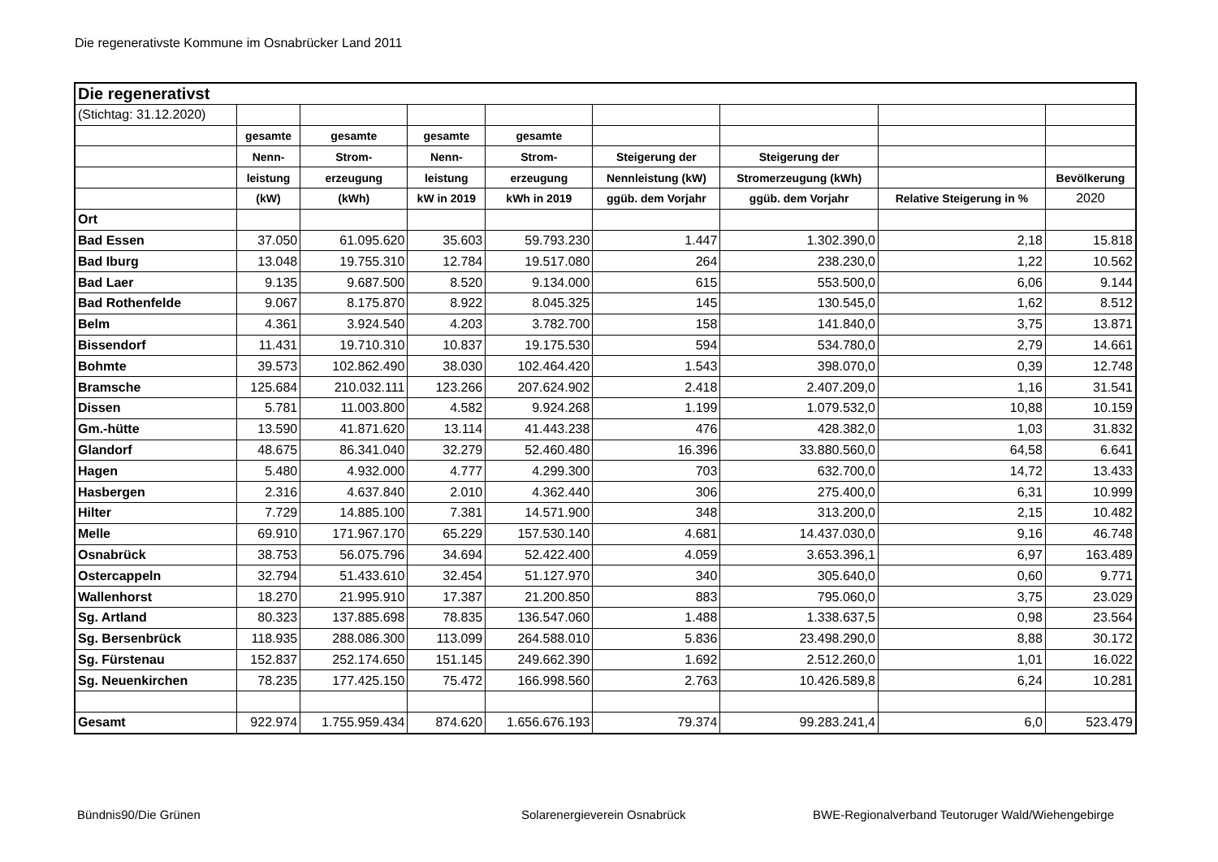Die regenerativste Kommune im Osnabrücker Land 2011
| Die regenerativst | | | | | | | | |
| (Stichtag: 31.12.2020) | | | | | | | | |
| | gesamte | gesamte | gesamte | gesamte | | | | |
| | Nenn- | Strom- | Nenn- | Strom- | Steigerung der | Steigerung der | | |
| | leistung | erzeugung | leistung | erzeugung | Nennleistung (kW) | Stromerzeugung (kWh) | | Bevölkerung |
| | (kW) | (kWh) | kW in 2019 | kWh in 2019 | ggüb. dem Vorjahr | ggüb. dem Vorjahr | Relative Steigerung in % | 2020 |
| Ort | | | | | | | | |
| Bad Essen | 37.050 | 61.095.620 | 35.603 | 59.793.230 | 1.447 | 1.302.390,0 | 2,18 | 15.818 |
| Bad Iburg | 13.048 | 19.755.310 | 12.784 | 19.517.080 | 264 | 238.230,0 | 1,22 | 10.562 |
| Bad Laer | 9.135 | 9.687.500 | 8.520 | 9.134.000 | 615 | 553.500,0 | 6,06 | 9.144 |
| Bad Rothenfelde | 9.067 | 8.175.870 | 8.922 | 8.045.325 | 145 | 130.545,0 | 1,62 | 8.512 |
| Belm | 4.361 | 3.924.540 | 4.203 | 3.782.700 | 158 | 141.840,0 | 3,75 | 13.871 |
| Bissendorf | 11.431 | 19.710.310 | 10.837 | 19.175.530 | 594 | 534.780,0 | 2,79 | 14.661 |
| Bohmte | 39.573 | 102.862.490 | 38.030 | 102.464.420 | 1.543 | 398.070,0 | 0,39 | 12.748 |
| Bramsche | 125.684 | 210.032.111 | 123.266 | 207.624.902 | 2.418 | 2.407.209,0 | 1,16 | 31.541 |
| Dissen | 5.781 | 11.003.800 | 4.582 | 9.924.268 | 1.199 | 1.079.532,0 | 10,88 | 10.159 |
| Gm.-hütte | 13.590 | 41.871.620 | 13.114 | 41.443.238 | 476 | 428.382,0 | 1,03 | 31.832 |
| Glandorf | 48.675 | 86.341.040 | 32.279 | 52.460.480 | 16.396 | 33.880.560,0 | 64,58 | 6.641 |
| Hagen | 5.480 | 4.932.000 | 4.777 | 4.299.300 | 703 | 632.700,0 | 14,72 | 13.433 |
| Hasbergen | 2.316 | 4.637.840 | 2.010 | 4.362.440 | 306 | 275.400,0 | 6,31 | 10.999 |
| Hilter | 7.729 | 14.885.100 | 7.381 | 14.571.900 | 348 | 313.200,0 | 2,15 | 10.482 |
| Melle | 69.910 | 171.967.170 | 65.229 | 157.530.140 | 4.681 | 14.437.030,0 | 9,16 | 46.748 |
| Osnabrück | 38.753 | 56.075.796 | 34.694 | 52.422.400 | 4.059 | 3.653.396,1 | 6,97 | 163.489 |
| Ostercappeln | 32.794 | 51.433.610 | 32.454 | 51.127.970 | 340 | 305.640,0 | 0,60 | 9.771 |
| Wallenhorst | 18.270 | 21.995.910 | 17.387 | 21.200.850 | 883 | 795.060,0 | 3,75 | 23.029 |
| Sg. Artland | 80.323 | 137.885.698 | 78.835 | 136.547.060 | 1.488 | 1.338.637,5 | 0,98 | 23.564 |
| Sg. Bersenbrück | 118.935 | 288.086.300 | 113.099 | 264.588.010 | 5.836 | 23.498.290,0 | 8,88 | 30.172 |
| Sg. Fürstenau | 152.837 | 252.174.650 | 151.145 | 249.662.390 | 1.692 | 2.512.260,0 | 1,01 | 16.022 |
| Sg. Neuenkirchen | 78.235 | 177.425.150 | 75.472 | 166.998.560 | 2.763 | 10.426.589,8 | 6,24 | 10.281 |
| Gesamt | 922.974 | 1.755.959.434 | 874.620 | 1.656.676.193 | 79.374 | 99.283.241,4 | 6,0 | 523.479 |
Bündnis90/Die Grünen Solarenergieverein Osnabrück
BWE-Regionalverband Teutoruger Wald/Wiehengebirge